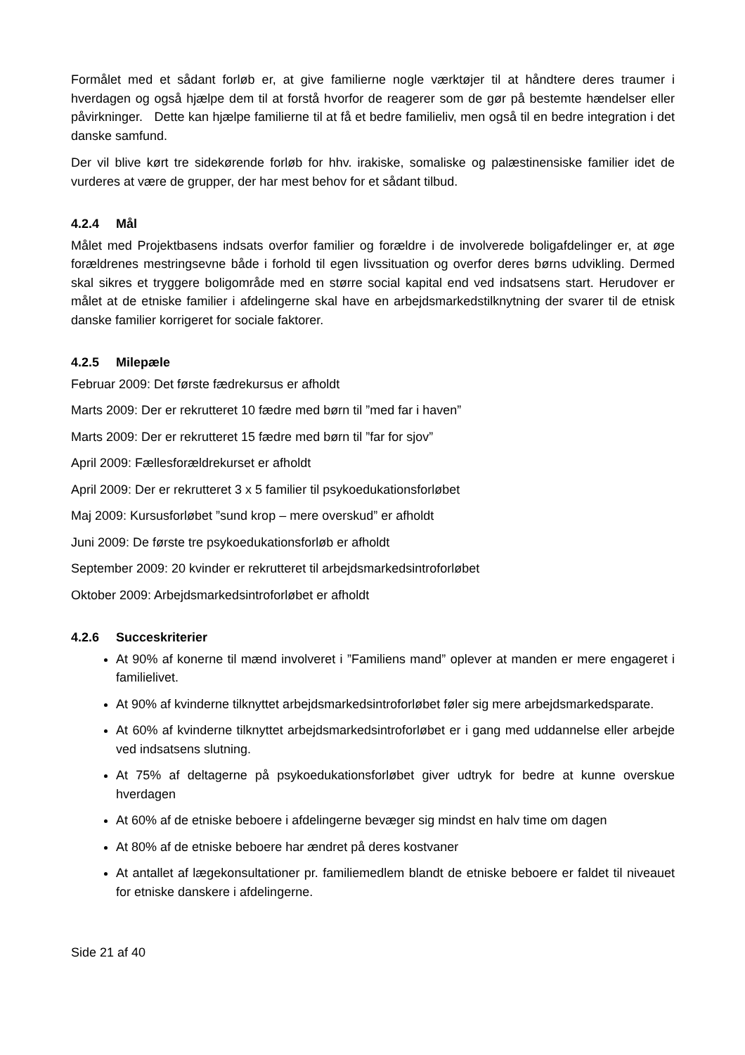Formålet med et sådant forløb er, at give familierne nogle værktøjer til at håndtere deres traumer i hverdagen og også hjælpe dem til at forstå hvorfor de reagerer som de gør på bestemte hændelser eller påvirkninger. Dette kan hjælpe familierne til at få et bedre familieliv, men også til en bedre integration i det danske samfund.
Der vil blive kørt tre sidekørende forløb for hhv. irakiske, somaliske og palæstinensiske familier idet de vurderes at være de grupper, der har mest behov for et sådant tilbud.
4.2.4 Mål
Målet med Projektbasens indsats overfor familier og forældre i de involverede boligafdelinger er, at øge forældrenes mestringsevne både i forhold til egen livssituation og overfor deres børns udvikling. Dermed skal sikres et tryggere boligområde med en større social kapital end ved indsatsens start. Herudover er målet at de etniske familier i afdelingerne skal have en arbejdsmarkedstilknytning der svarer til de etnisk danske familier korrigeret for sociale faktorer.
4.2.5 Milepæle
Februar 2009: Det første fædrekursus er afholdt
Marts 2009: Der er rekrutteret 10 fædre med børn til ”med far i haven”
Marts 2009: Der er rekrutteret 15 fædre med børn til ”far for sjov”
April 2009: Fællesforældrekurset er afholdt
April 2009: Der er rekrutteret 3 x 5 familier til psykoedukationsforløbet
Maj 2009: Kursusforløbet ”sund krop – mere overskud” er afholdt
Juni 2009: De første tre psykoedukationsforløb er afholdt
September 2009: 20 kvinder er rekrutteret til arbejdsmarkedsintroforløbet
Oktober 2009: Arbejdsmarkedsintroforløbet er afholdt
4.2.6 Succeskriterier
At 90% af konerne til mænd involveret i ”Familiens mand” oplever at manden er mere engageret i familielivet.
At 90% af kvinderne tilknyttet arbejdsmarkedsintroforløbet føler sig mere arbejdsmarkedsparate.
At 60% af kvinderne tilknyttet arbejdsmarkedsintroforløbet er i gang med uddannelse eller arbejde ved indsatsens slutning.
At 75% af deltagerne på psykoedukationsforløbet giver udtryk for bedre at kunne overskue hverdagen
At 60% af de etniske beboere i afdelingerne bevæger sig mindst en halv time om dagen
At 80% af de etniske beboere har ændret på deres kostvaner
At antallet af lægekonsultationer pr. familiemedlem blandt de etniske beboere er faldet til niveauet for etniske danskere i afdelingerne.
Side 21 af 40